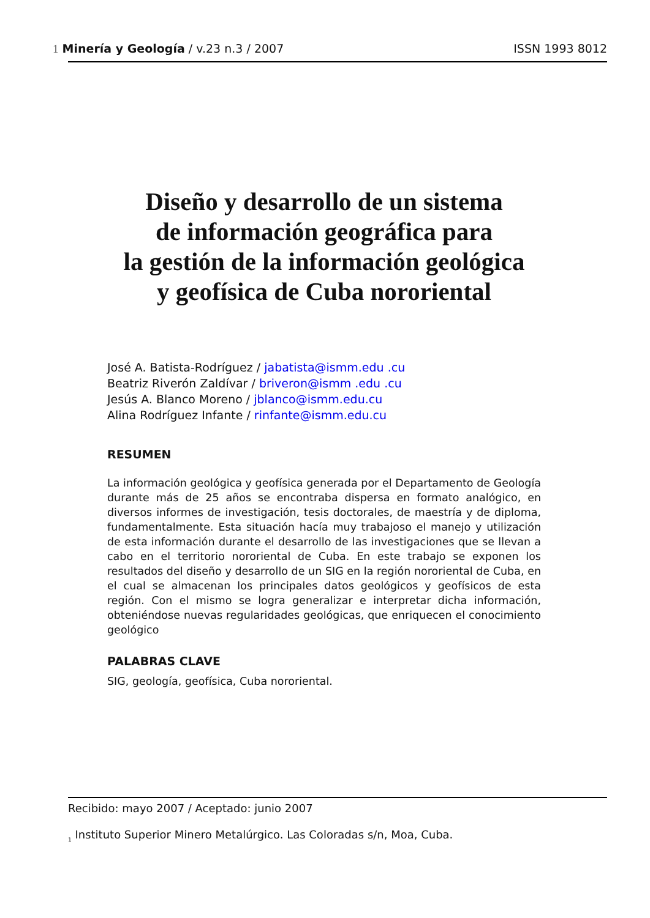1 Minería y Geología / v.23 n.3 / 2007 ISSN 1993 8012
Diseño y desarrollo de un sistema
de información geográfica para
la gestión de la información geológica
y geofísica de Cuba nororiental
José A. Batista-Rodríguez / jabatista@ismm.edu .cu
Beatriz Riverón Zaldívar / briveron@ismm .edu .cu
Jesús A. Blanco Moreno / jblanco@ismm.edu.cu
Alina Rodríguez Infante / rinfante@ismm.edu.cu
RESUMEN
La información geológica y geofísica generada por el Departamento de Geología durante más de 25 años se encontraba dispersa en formato analógico, en diversos informes de investigación, tesis doctorales, de maestría y de diploma, fundamentalmente. Esta situación hacía muy trabajoso el manejo y utilización de esta información durante el desarrollo de las investigaciones que se llevan a cabo en el territorio nororiental de Cuba. En este trabajo se exponen los resultados del diseño y desarrollo de un SIG en la región nororiental de Cuba, en el cual se almacenan los principales datos geológicos y geofísicos de esta región. Con el mismo se logra generalizar e interpretar dicha información, obteniéndose nuevas regularidades geológicas, que enriquecen el conocimiento geológico
PALABRAS CLAVE
SIG, geología, geofísica, Cuba nororiental.
Recibido: mayo 2007 / Aceptado: junio 2007
<sub>1</sub> Instituto Superior Minero Metalúrgico. Las Coloradas s/n, Moa, Cuba.